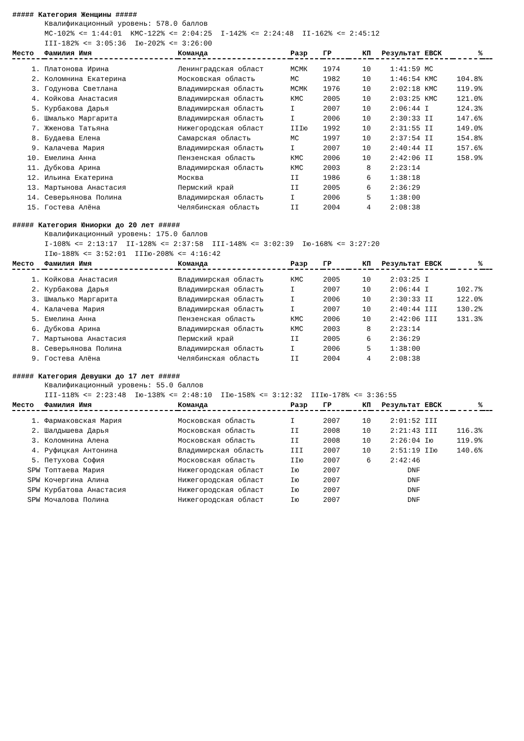##### Категория Женщины #####
Квалификационный уровень: 578.0 баллов МС-102% <= 1:44:01 КМС-122% <= 2:04:25 I-142% <= 2:24:48 II-162% <= 2:45:12 III-182% <= 3:05:36 Iю-202% <= 3:26:00
| Место | Фамилия Имя | Команда | Разр | ГР | КП | Результат | ЕВСК | % | |
| --- | --- | --- | --- | --- | --- | --- | --- | --- | --- |
| 1. | Платонова Ирина | Ленинградская област | МСМК | 1974 | 10 | 1:41:59 | МС | | |
| 2. | Коломнина Екатерина | Московская область | МС | 1982 | 10 | 1:46:54 | КМС | 104.8% | |
| 3. | Годунова Светлана | Владимирская область | МСМК | 1976 | 10 | 2:02:18 | КМС | 119.9% | |
| 4. | Койкова Анастасия | Владимирская область | КМС | 2005 | 10 | 2:03:25 | КМС | 121.0% | |
| 5. | Курбакова Дарья | Владимирская область | I | 2007 | 10 | 2:06:44 | I | 124.3% | |
| 6. | Шмалько Маргарита | Владимирская область | I | 2006 | 10 | 2:30:33 | II | 147.6% | |
| 7. | Жженова Татьяна | Нижегородская област | IIIю | 1992 | 10 | 2:31:55 | II | 149.0% | |
| 8. | Будаева Елена | Самарская область | МС | 1997 | 10 | 2:37:54 | II | 154.8% | |
| 9. | Калачева Мария | Владимирская область | I | 2007 | 10 | 2:40:44 | II | 157.6% | |
| 10. | Емелина Анна | Пензенская область | КМС | 2006 | 10 | 2:42:06 | II | 158.9% | |
| 11. | Дубкова Арина | Владимирская область | КМС | 2003 | 8 | 2:23:14 | | | |
| 12. | Ильина Екатерина | Москва | II | 1986 | 6 | 1:38:18 | | | |
| 13. | Мартынова Анастасия | Пермский край | II | 2005 | 6 | 2:36:29 | | | |
| 14. | Северьянова Полина | Владимирская область | I | 2006 | 5 | 1:38:00 | | | |
| 15. | Гостева Алёна | Челябинская область | II | 2004 | 4 | 2:08:38 | | | |
##### Категория Юниорки до 20 лет #####
Квалификационный уровень: 175.0 баллов I-108% <= 2:13:17 II-128% <= 2:37:58 III-148% <= 3:02:39 Iю-168% <= 3:27:20 IIю-188% <= 3:52:01 IIIю-208% <= 4:16:42
| Место | Фамилия Имя | Команда | Разр | ГР | КП | Результат | ЕВСК | % | |
| --- | --- | --- | --- | --- | --- | --- | --- | --- | --- |
| 1. | Койкова Анастасия | Владимирская область | КМС | 2005 | 10 | 2:03:25 | I | | |
| 2. | Курбакова Дарья | Владимирская область | I | 2007 | 10 | 2:06:44 | I | 102.7% | |
| 3. | Шмалько Маргарита | Владимирская область | I | 2006 | 10 | 2:30:33 | II | 122.0% | |
| 4. | Калачева Мария | Владимирская область | I | 2007 | 10 | 2:40:44 | III | 130.2% | |
| 5. | Емелина Анна | Пензенская область | КМС | 2006 | 10 | 2:42:06 | III | 131.3% | |
| 6. | Дубкова Арина | Владимирская область | КМС | 2003 | 8 | 2:23:14 | | | |
| 7. | Мартынова Анастасия | Пермский край | II | 2005 | 6 | 2:36:29 | | | |
| 8. | Северьянова Полина | Владимирская область | I | 2006 | 5 | 1:38:00 | | | |
| 9. | Гостева Алёна | Челябинская область | II | 2004 | 4 | 2:08:38 | | | |
##### Категория Девушки до 17 лет #####
Квалификационный уровень: 55.0 баллов III-118% <= 2:23:48 Iю-138% <= 2:48:10 IIю-158% <= 3:12:32 IIIю-178% <= 3:36:55
| Место | Фамилия Имя | Команда | Разр | ГР | КП | Результат | ЕВСК | % | |
| --- | --- | --- | --- | --- | --- | --- | --- | --- | --- |
| 1. | Фармаковская Мария | Московская область | I | 2007 | 10 | 2:01:52 | III | | |
| 2. | Шалдышева Дарья | Московская область | II | 2008 | 10 | 2:21:43 | III | 116.3% | |
| 3. | Коломнина Алена | Московская область | II | 2008 | 10 | 2:26:04 | Iю | 119.9% | |
| 4. | Руфицкая Антонина | Владимирская область | III | 2007 | 10 | 2:51:19 | IIю | 140.6% | |
| 5. | Петухова София | Московская область | IIю | 2007 | 6 | 2:42:46 | | | |
| SPW | Топтаева Мария | Нижегородская област | Iю | 2007 | | DNF | | | |
| SPW | Кочергина Алина | Нижегородская област | Iю | 2007 | | DNF | | | |
| SPW | Курбатова Анастасия | Нижегородская област | Iю | 2007 | | DNF | | | |
| SPW | Мочалова Полина | Нижегородская област | Iю | 2007 | | DNF | | | |